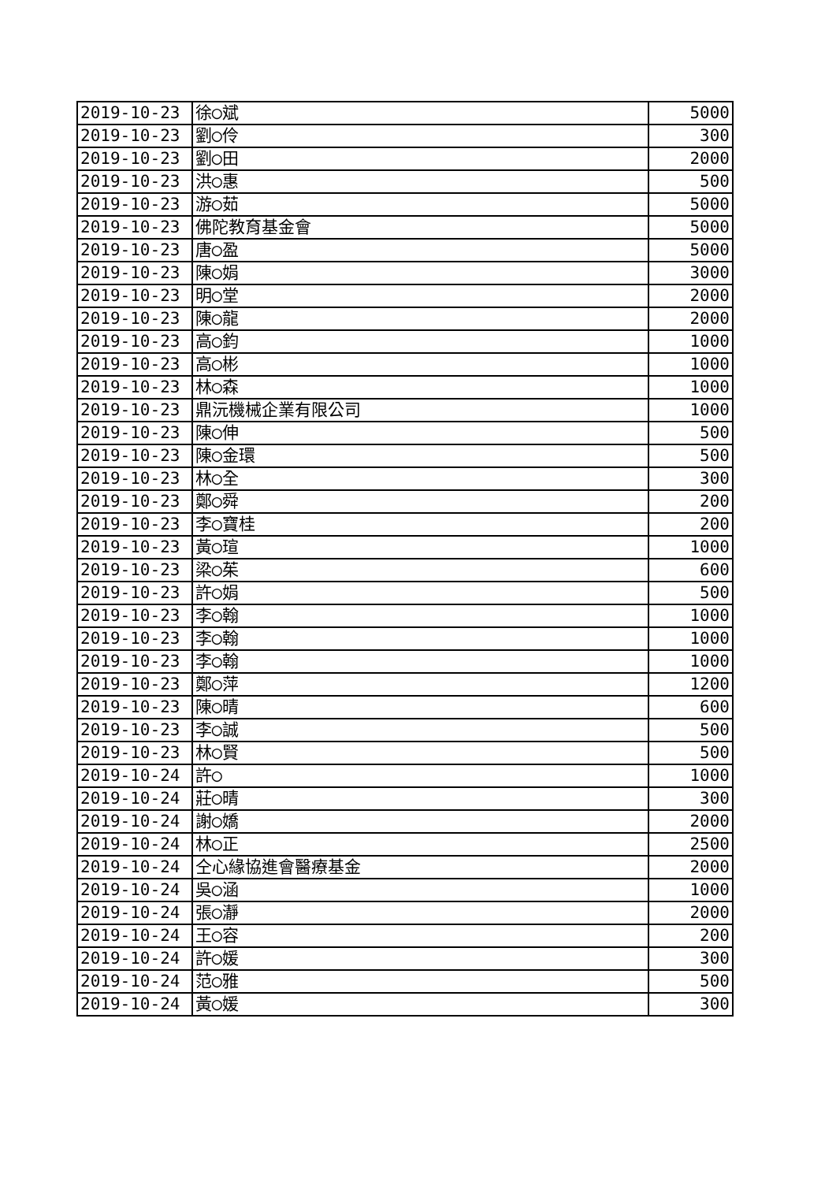| 2019-10-23 | 徐◯斌 | 5000 |
| 2019-10-23 | 劉◯伶 | 300 |
| 2019-10-23 | 劉◯田 | 2000 |
| 2019-10-23 | 洪◯惠 | 500 |
| 2019-10-23 | 游◯茹 | 5000 |
| 2019-10-23 | 佛陀教育基金會 | 5000 |
| 2019-10-23 | 唐◯盈 | 5000 |
| 2019-10-23 | 陳◯娟 | 3000 |
| 2019-10-23 | 明◯堂 | 2000 |
| 2019-10-23 | 陳◯龍 | 2000 |
| 2019-10-23 | 高◯鈞 | 1000 |
| 2019-10-23 | 高◯彬 | 1000 |
| 2019-10-23 | 林◯森 | 1000 |
| 2019-10-23 | 鼎沅機械企業有限公司 | 1000 |
| 2019-10-23 | 陳◯伸 | 500 |
| 2019-10-23 | 陳◯金環 | 500 |
| 2019-10-23 | 林◯全 | 300 |
| 2019-10-23 | 鄭◯舜 | 200 |
| 2019-10-23 | 李◯寶桂 | 200 |
| 2019-10-23 | 黃◯瑄 | 1000 |
| 2019-10-23 | 梁◯茱 | 600 |
| 2019-10-23 | 許◯娟 | 500 |
| 2019-10-23 | 李◯翰 | 1000 |
| 2019-10-23 | 李◯翰 | 1000 |
| 2019-10-23 | 李◯翰 | 1000 |
| 2019-10-23 | 鄭◯萍 | 1200 |
| 2019-10-23 | 陳◯晴 | 600 |
| 2019-10-23 | 李◯誠 | 500 |
| 2019-10-23 | 林◯賢 | 500 |
| 2019-10-24 | 許◯ | 1000 |
| 2019-10-24 | 莊◯晴 | 300 |
| 2019-10-24 | 謝◯嬌 | 2000 |
| 2019-10-24 | 林◯正 | 2500 |
| 2019-10-24 | 仝心緣協進會醫療基金 | 2000 |
| 2019-10-24 | 吳◯涵 | 1000 |
| 2019-10-24 | 張◯瀞 | 2000 |
| 2019-10-24 | 王◯容 | 200 |
| 2019-10-24 | 許◯媛 | 300 |
| 2019-10-24 | 范◯雅 | 500 |
| 2019-10-24 | 黃◯媛 | 300 |